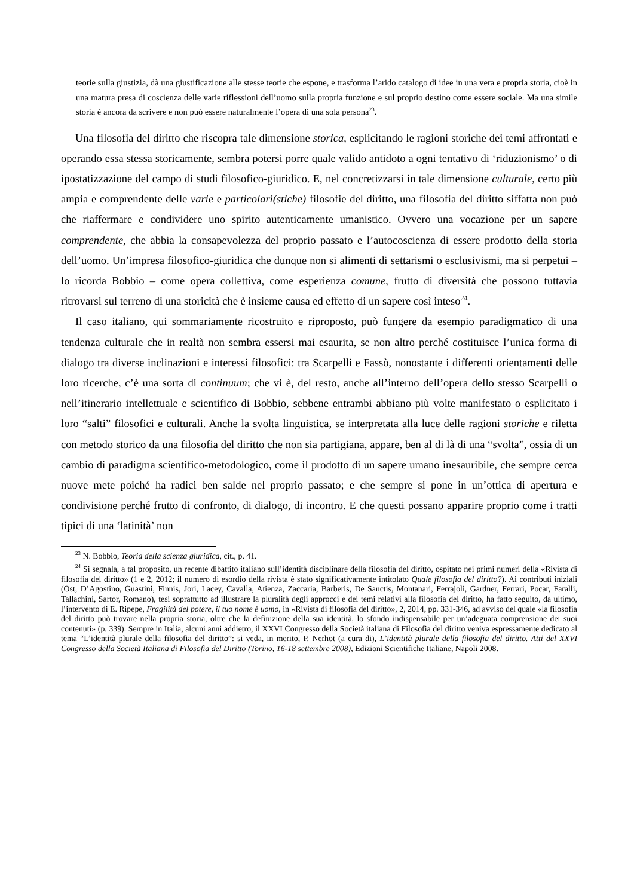teorie sulla giustizia, dà una giustificazione alle stesse teorie che espone, e trasforma l’arido catalogo di idee in una vera e propria storia, cioè in una matura presa di coscienza delle varie riflessioni dell’uomo sulla propria funzione e sul proprio destino come essere sociale. Ma una simile storia è ancora da scrivere e non può essere naturalmente l’opera di una sola persona<sup>23</sup>.
Una filosofia del diritto che riscopra tale dimensione storica, esplicitando le ragioni storiche dei temi affrontati e operando essa stessa storicamente, sembra potersi porre quale valido antidoto a ogni tentativo di ‘riduzionismo’ o di ipostatizzazione del campo di studi filosofico-giuridico. E, nel concretizzarsi in tale dimensione culturale, certo più ampia e comprendente delle varie e particolari(stiche) filosofie del diritto, una filosofia del diritto siffatta non può che riaffermare e condividere uno spirito autenticamente umanistico. Ovvero una vocazione per un sapere comprendente, che abbia la consapevolezza del proprio passato e l’autocoscienza di essere prodotto della storia dell’uomo. Un’impresa filosofico-giuridica che dunque non si alimenti di settarismi o esclusivismi, ma si perpetui – lo ricorda Bobbio – come opera collettiva, come esperienza comune, frutto di diversità che possono tuttavia ritrovarsi sul terreno di una storicità che è insieme causa ed effetto di un sapere così inteso<sup>24</sup>.
Il caso italiano, qui sommariamente ricostruito e riproposto, può fungere da esempio paradigmatico di una tendenza culturale che in realtà non sembra essersi mai esaurita, se non altro perché costituisce l’unica forma di dialogo tra diverse inclinazioni e interessi filosofici: tra Scarpelli e Fassò, nonostante i differenti orientamenti delle loro ricerche, c’è una sorta di continuum; che vi è, del resto, anche all’interno dell’opera dello stesso Scarpelli o nell’itinerario intellettuale e scientifico di Bobbio, sebbene entrambi abbiano più volte manifestato o esplicitato i loro “salti” filosofici e culturali. Anche la svolta linguistica, se interpretata alla luce delle ragioni storiche e riletta con metodo storico da una filosofia del diritto che non sia partigiana, appare, ben al di là di una “svolta”, ossia di un cambio di paradigma scientifico-metodologico, come il prodotto di un sapere umano inesauribile, che sempre cerca nuove mete poiché ha radici ben salde nel proprio passato; e che sempre si pone in un’ottica di apertura e condivisione perché frutto di confronto, di dialogo, di incontro. E che questi possano apparire proprio come i tratti tipici di una ‘latinità’ non
<sup>23</sup> N. Bobbio, Teoria della scienza giuridica, cit., p. 41.
<sup>24</sup> Si segnala, a tal proposito, un recente dibattito italiano sull’identità disciplinare della filosofia del diritto, ospitato nei primi numeri della «Rivista di filosofia del diritto» (1 e 2, 2012; il numero di esordio della rivista è stato significativamente intitolato Quale filosofia del diritto?). Ai contributi iniziali (Ost, D’Agostino, Guastini, Finnis, Jori, Lacey, Cavalla, Atienza, Zaccaria, Barberis, De Sanctis, Montanari, Ferrajoli, Gardner, Ferrari, Pocar, Faralli, Tallachini, Sartor, Romano), tesi soprattutto ad illustrare la pluralità degli approcci e dei temi relativi alla filosofia del diritto, ha fatto seguito, da ultimo, l’intervento di E. Ripepe, Fragilità del potere, il tuo nome è uomo, in «Rivista di filosofia del diritto», 2, 2014, pp. 331-346, ad avviso del quale «la filosofia del diritto può trovare nella propria storia, oltre che la definizione della sua identità, lo sfondo indispensabile per un’adeguata comprensione dei suoi contenuti» (p. 339). Sempre in Italia, alcuni anni addietro, il XXVI Congresso della Società italiana di Filosofia del diritto veniva espressamente dedicato al tema “L’identità plurale della filosofia del diritto”: si veda, in merito, P. Nerhot (a cura di), L’identità plurale della filosofia del diritto. Atti del XXVI Congresso della Società Italiana di Filosofia del Diritto (Torino, 16-18 settembre 2008), Edizioni Scientifiche Italiane, Napoli 2008.